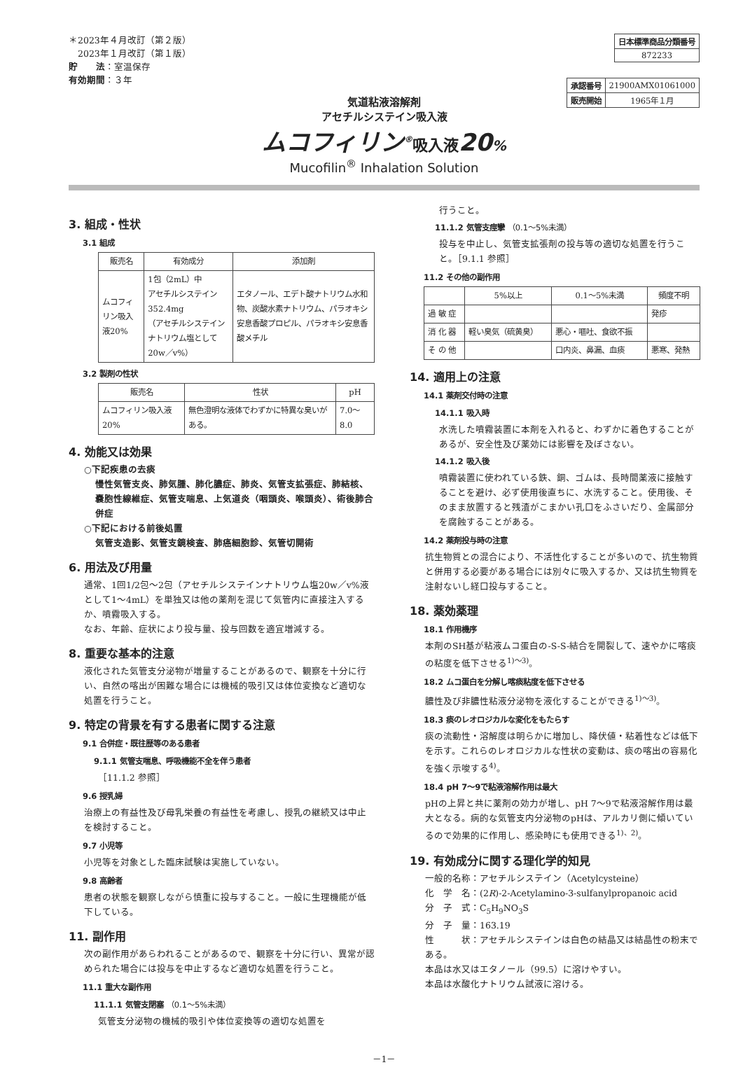＊2023年４月改訂（第２版）
　2023年１月改訂（第１版）
貯　　法：室温保存
有効期間：３年
| 日本標準商品分類番号 |
| --- |
| 872233 |
| 承認番号 | 21900AMX01061000 |
| 販売開始 | 1965年１月 |
気道粘液溶解剤
アセチルシステイン吸入液
ムコフィリン<sup>®</sup>吸入液20%
Mucofilin<sup>®</sup> Inhalation Solution
3. 組成・性状
3.1 組成
| 販売名 | 有効成分 | 添加剤 |
| --- | --- | --- |
| ムコフィリン吸入液20% | 1包（2mL）中 アセチルシステイン352.4mg （アセチルシステインナトリウム塩として20w／v%） | エタノール、エデト酸ナトリウム水和物、炭酸水素ナトリウム、パラオキシ安息香酸プロピル、パラオキシ安息香酸メチル |
3.2 製剤の性状
| 販売名 | 性状 | pH |
| --- | --- | --- |
| ムコフィリン吸入液20% | 無色澄明な液体でわずかに特異な臭いがある。 | 7.0～8.0 |
4. 効能又は効果
○下記疾患の去痰
慢性気管支炎、肺気腫、肺化膿症、肺炎、気管支拡張症、肺結核、嚢胞性線維症、気管支喘息、上気道炎（咽頭炎、喉頭炎）、術後肺合併症
○下記における前後処置
気管支造影、気管支鏡検査、肺癌細胞診、気管切開術
6. 用法及び用量
通常、1回1/2包～2包（アセチルシステインナトリウム塩20w／v%液として1～4mL）を単独又は他の薬剤を混じて気管内に直接注入するか、噴霧吸入する。
なお、年齢、症状により投与量、投与回数を適宜増減する。
8. 重要な基本的注意
液化された気管支分泌物が増量することがあるので、観察を十分に行い、自然の喀出が困難な場合には機械的吸引又は体位変換など適切な処置を行うこと。
9. 特定の背景を有する患者に関する注意
9.1 合併症・既往歴等のある患者
9.1.1 気管支喘息、呼吸機能不全を伴う患者
［11.1.2 参照］
9.6 授乳婦
治療上の有益性及び母乳栄養の有益性を考慮し、授乳の継続又は中止を検討すること。
9.7 小児等
小児等を対象とした臨床試験は実施していない。
9.8 高齢者
患者の状態を観察しながら慎重に投与すること。一般に生理機能が低下している。
11. 副作用
次の副作用があらわれることがあるので、観察を十分に行い、異常が認められた場合には投与を中止するなど適切な処置を行うこと。
11.1 重大な副作用
11.1.1 気管支閉塞 （0.1～5%未満）
気管支分泌物の機械的吸引や体位変換等の適切な処置を
行うこと。
11.1.2 気管支痙攣 （0.1～5%未満）
投与を中止し、気管支拡張剤の投与等の適切な処置を行うこと。［9.1.1 参照］
11.2 その他の副作用
| | 5%以上 | 0.1～5%未満 | 頻度不明 |
| --- | --- | --- | --- |
| 過 敏 症 | | | 発疹 |
| 消 化 器 | 軽い臭気（硫黄臭） | 悪心・嘔吐、食欲不振 | |
| そ の 他 | | 口内炎、鼻漏、血痰 | 悪寒、発熱 |
14. 適用上の注意
14.1 薬剤交付時の注意
14.1.1 吸入時
水洗した噴霧装置に本剤を入れると、わずかに着色することがあるが、安全性及び薬効には影響を及ぼさない。
14.1.2 吸入後
噴霧装置に使われている鉄、銅、ゴムは、長時間薬液に接触することを避け、必ず使用後直ちに、水洗すること。使用後、そのまま放置すると残渣がこまかい孔口をふさいだり、金属部分を腐蝕することがある。
14.2 薬剤投与時の注意
抗生物質との混合により、不活性化することが多いので、抗生物質と併用する必要がある場合には別々に吸入するか、又は抗生物質を注射ないし経口投与すること。
18. 薬効薬理
18.1 作用機序
本剤のSH基が粘液ムコ蛋白の-S-S-結合を開裂して、速やかに喀痰の粘度を低下させる<sup>1)～3)</sup>。
18.2 ムコ蛋白を分解し喀痰粘度を低下させる
膿性及び非膿性粘液分泌物を液化することができる<sup>1)～3)</sup>。
18.3 痰のレオロジカルな変化をもたらす
痰の流動性・溶解度は明らかに増加し、降伏値・粘着性などは低下を示す。これらのレオロジカルな性状の変動は、痰の喀出の容易化を強く示唆する<sup>4)</sup>。
18.4 pH 7～9で粘液溶解作用は最大
pHの上昇と共に薬剤の効力が増し、pH 7～9で粘液溶解作用は最大となる。病的な気管支内分泌物のpHは、アルカリ側に傾いているので効果的に作用し、感染時にも使用できる<sup>1)、2)</sup>。
19. 有効成分に関する理化学的知見
一般的名称：アセチルシステイン（Acetylcysteine）
化　学　名：(2R)-2-Acetylamino-3-sulfanylpropanoic acid
分　子　式：C<sub>5</sub>H<sub>9</sub>NO<sub>3</sub>S
分　子　量：163.19
性　　　状：アセチルシステインは白色の結晶又は結晶性の粉末である。
本品は水又はエタノール（99.5）に溶けやすい。
本品は水酸化ナトリウム試液に溶ける。
－1－